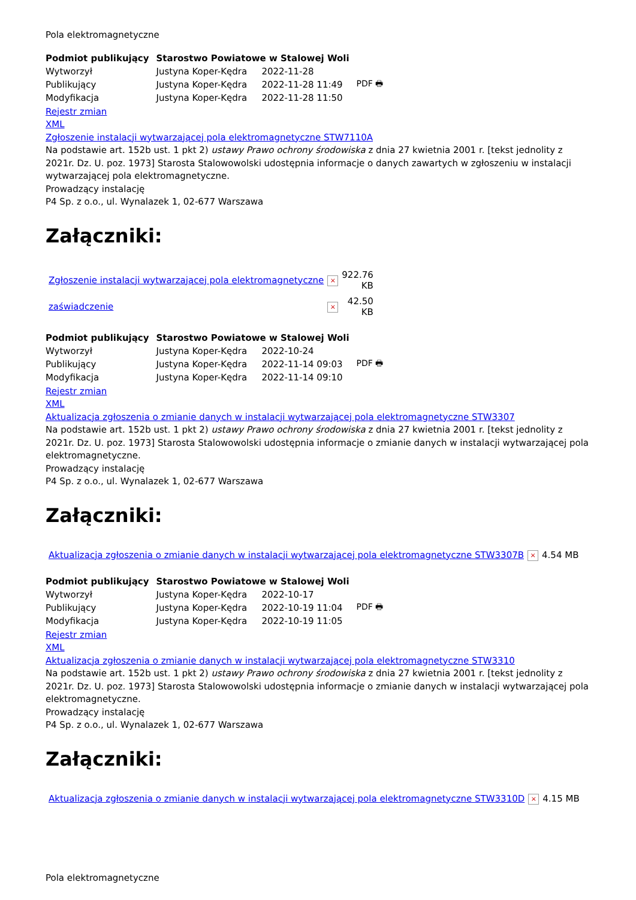Pola elektromagnetyczne
| Podmiot publikujący | Starostwo Powiatowe w Stalowej Woli | | |
| Wytworzył | Justyna Koper-Kędra | 2022-11-28 | PDF 🖶 |
| Publikujący | Justyna Koper-Kędra | 2022-11-28 11:49 | |
| Modyfikacja | Justyna Koper-Kędra | 2022-11-28 11:50 | |
Rejestr zmian
XML
Zgłoszenie instalacji wytwarzającej pola elektromagnetyczne STW7110A
Na podstawie art. 152b ust. 1 pkt 2) ustawy Prawo ochrony środowiska z dnia 27 kwietnia 2001 r. [tekst jednolity z 2021r. Dz. U. poz. 1973] Starosta Stalowowolski udostępnia informacje o danych zawartych w zgłoszeniu w instalacji wytwarzającej pola elektromagnetyczne.
Prowadzący instalację
P4 Sp. z o.o., ul. Wynalazek 1, 02-677 Warszawa
Załączniki:
| Zgłoszenie instalacji wytwarzającej pola elektromagnetyczne | × | 922.76 KB |
| zaświadczenie | × | 42.50 KB |
| Podmiot publikujący | Starostwo Powiatowe w Stalowej Woli | | |
| Wytworzył | Justyna Koper-Kędra | 2022-10-24 | PDF 🖶 |
| Publikujący | Justyna Koper-Kędra | 2022-11-14 09:03 | |
| Modyfikacja | Justyna Koper-Kędra | 2022-11-14 09:10 | |
Rejestr zmian
XML
Aktualizacja zgłoszenia o zmianie danych w instalacji wytwarzającej pola elektromagnetyczne STW3307
Na podstawie art. 152b ust. 1 pkt 2) ustawy Prawo ochrony środowiska z dnia 27 kwietnia 2001 r. [tekst jednolity z 2021r. Dz. U. poz. 1973] Starosta Stalowowolski udostępnia informacje o zmianie danych w instalacji wytwarzającej pola elektromagnetyczne.
Prowadzący instalację
P4 Sp. z o.o., ul. Wynalazek 1, 02-677 Warszawa
Załączniki:
| Aktualizacja zgłoszenia o zmianie danych w instalacji wytwarzającej pola elektromagnetyczne STW3307B | × | 4.54 MB |
| Podmiot publikujący | Starostwo Powiatowe w Stalowej Woli | | |
| Wytworzył | Justyna Koper-Kędra | 2022-10-17 | PDF 🖶 |
| Publikujący | Justyna Koper-Kędra | 2022-10-19 11:04 | |
| Modyfikacja | Justyna Koper-Kędra | 2022-10-19 11:05 | |
Rejestr zmian
XML
Aktualizacja zgłoszenia o zmianie danych w instalacji wytwarzającej pola elektromagnetyczne STW3310
Na podstawie art. 152b ust. 1 pkt 2) ustawy Prawo ochrony środowiska z dnia 27 kwietnia 2001 r. [tekst jednolity z 2021r. Dz. U. poz. 1973] Starosta Stalowowolski udostępnia informacje o zmianie danych w instalacji wytwarzającej pola elektromagnetyczne.
Prowadzący instalację
P4 Sp. z o.o., ul. Wynalazek 1, 02-677 Warszawa
Załączniki:
| Aktualizacja zgłoszenia o zmianie danych w instalacji wytwarzającej pola elektromagnetyczne STW3310D | × | 4.15 MB |
Pola elektromagnetyczne